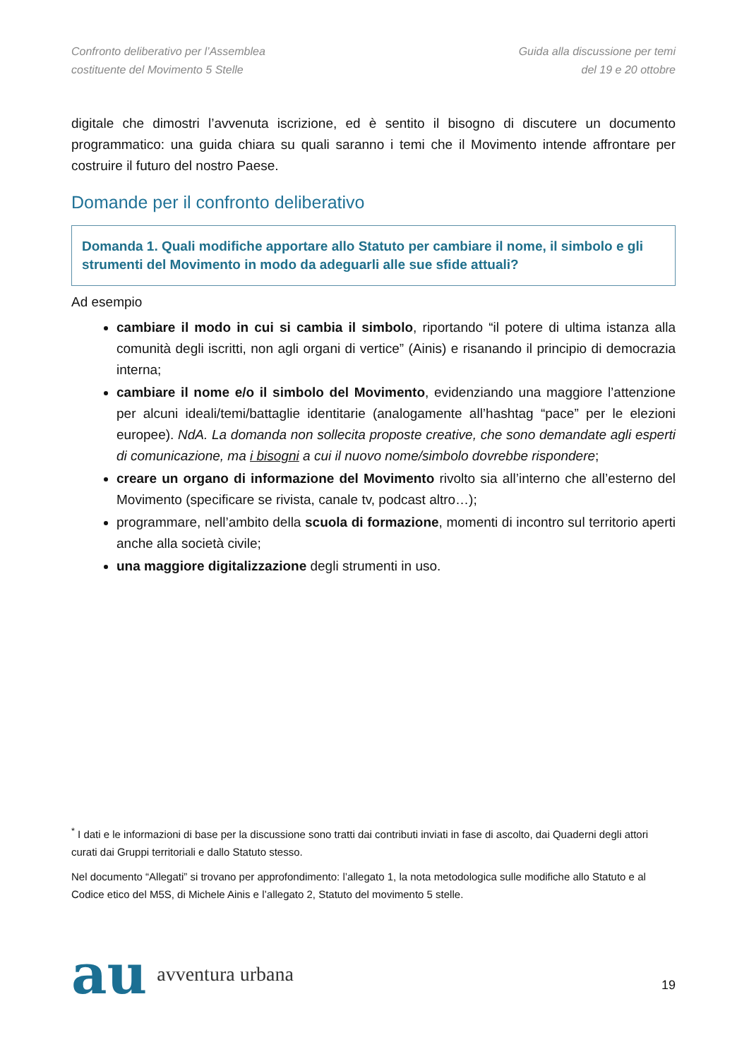Confronto deliberativo per l’Assemblea
costituente del Movimento 5 Stelle
Guida alla discussione per temi
del 19 e 20 ottobre
digitale che dimostri l’avvenuta iscrizione, ed è sentito il bisogno di discutere un documento programmatico: una guida chiara su quali saranno i temi che il Movimento intende affrontare per costruire il futuro del nostro Paese.
Domande per il confronto deliberativo
Domanda 1. Quali modifiche apportare allo Statuto per cambiare il nome, il simbolo e gli strumenti del Movimento in modo da adeguarli alle sue sfide attuali?
Ad esempio
cambiare il modo in cui si cambia il simbolo, riportando “il potere di ultima istanza alla comunità degli iscritti, non agli organi di vertice” (Ainis) e risanando il principio di democrazia interna;
cambiare il nome e/o il simbolo del Movimento, evidenziando una maggiore l’attenzione per alcuni ideali/temi/battaglie identitarie (analogamente all’hashtag “pace” per le elezioni europee). NdA. La domanda non sollecita proposte creative, che sono demandate agli esperti di comunicazione, ma i bisogni a cui il nuovo nome/simbolo dovrebbe rispondere;
creare un organo di informazione del Movimento rivolto sia all’interno che all’esterno del Movimento (specificare se rivista, canale tv, podcast altro…);
programmare, nell’ambito della scuola di formazione, momenti di incontro sul territorio aperti anche alla società civile;
una maggiore digitalizzazione degli strumenti in uso.
<sup>*</sup> I dati e le informazioni di base per la discussione sono tratti dai contributi inviati in fase di ascolto, dai Quaderni degli attori curati dai Gruppi territoriali e dallo Statuto stesso.
Nel documento “Allegati” si trovano per approfondimento: l’allegato 1, la nota metodologica sulle modifiche allo Statuto e al Codice etico del M5S, di Michele Ainis e l’allegato 2, Statuto del movimento 5 stelle.
au avventura urbana
19